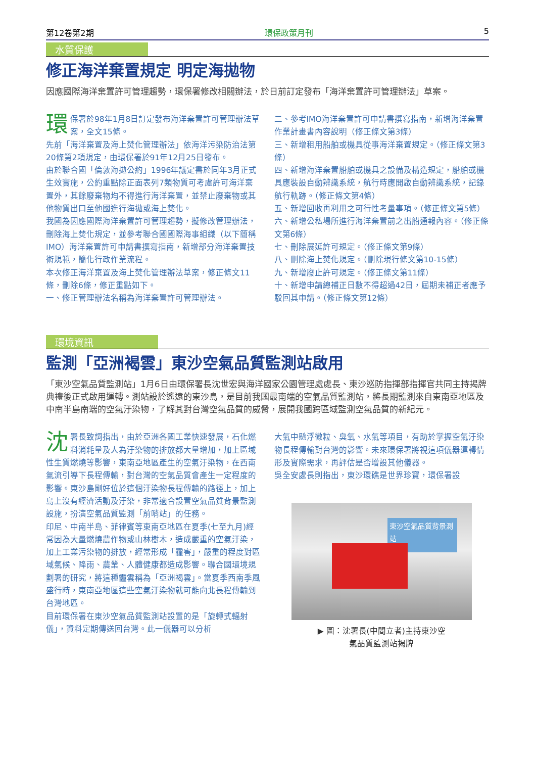第12卷第2期 環保政策月刊 5
水質保護
修正海洋棄置規定 明定海拋物
因應國際海洋棄置許可管理趨勢，環保署修改相關辦法，於日前訂定發布「海洋棄置許可管理辦法」草案。
環保署於98年1月8日訂定發布海洋棄置許可管理辦法草案，全文15條。
先前「海洋棄置及海上焚化管理辦法」依海洋污染防治法第20條第2項規定，由環保署於91年12月25日發布。
由於聯合國「倫敦海拋公約」1996年議定書於同年3月正式生效實施，公約重點除正面表列7類物質可考慮許可海洋棄置外，其餘廢棄物均不得進行海洋棄置，並禁止廢棄物或其他物質出口至他國進行海拋或海上焚化。
我國為因應國際海洋棄置許可管理趨勢，擬修改管理辦法，刪除海上焚化規定，並參考聯合國國際海事組織（以下簡稱IMO）海洋棄置許可申請書撰寫指南，新增部分海洋棄置技術規範，簡化行政作業流程。
本次修正海洋棄置及海上焚化管理辦法草案，修正條文11條，刪除6條，修正重點如下。
一、修正管理辦法名稱為海洋棄置許可管理辦法。
二、參考IMO海洋棄置許可申請書撰寫指南，新增海洋棄置作業計畫書內容說明（修正條文第3條）
三、新增租用船舶或機具從事海洋棄置規定。（修正條文第3條）
四、新增海洋棄置船舶或機具之設備及構造規定，船舶或機具應裝設自動辨識系統，航行時應開啟自動辨識系統，記錄航行軌跡。（修正條文第4條）
五、新增回收再利用之可行性考量事項。（修正條文第5條）
六、新增公私場所進行海洋棄置前之出船通報內容。（修正條文第6條）
七、刪除展延許可規定。（修正條文第9條）
八、刪除海上焚化規定。（刪除現行條文第10-15條）
九、新增廢止許可規定。（修正條文第11條）
十、新增申請總補正日數不得超過42日，屆期未補正者應予駁回其申請。（修正條文第12條）
環境資訊
監測「亞洲褐雲」東沙空氣品質監測站啟用
「東沙空氣品質監測站」1月6日由環保署長沈世宏與海洋國家公園管理處處長、東沙巡防指揮部指揮官共同主持揭牌典禮後正式啟用運轉。測站設於遙遠的東沙島，是目前我國最南端的空氣品質監測站，將長期監測來自東南亞地區及中南半島南端的空氣汙染物，了解其對台灣空氣品質的威脅，展開我國跨區域監測空氣品質的新紀元。
沈署長致詞指出，由於亞洲各國工業快速發展，石化燃料消耗量及人為汙染物的排放都大量增加，加上區域性生質燃燒等影響，東南亞地區產生的空氣汙染物，在西南氣流引導下長程傳輸，對台灣的空氣品質會產生一定程度的影響。東沙島剛好位於這個汙染物長程傳輸的路徑上，加上島上沒有經濟活動及汙染，非常適合設置空氣品質背景監測設施，扮演空氣品質監測「前哨站」的任務。
印尼、中南半島、菲律賓等東南亞地區在夏季(七至九月)經常因為大量燃燒農作物或山林樹木，造成嚴重的空氣汙染，加上工業污染物的排放，經常形成「霾害」，嚴重的程度對區域氣候、降雨、農業、人體健康都造成影響。聯合國環境規劃署的研究，將這種霾雲稱為「亞洲褐雲」。當夏季西南季風盛行時，東南亞地區這些空氣汙染物就可能向北長程傳輸到台灣地區。
目前環保署在東沙空氣品質監測站設置的是「旋轉式輻射儀」，資料定期傳送回台灣。此一儀器可以分析
大氣中懸浮微粒、臭氧、水氣等項目，有助於掌握空氣汙染物長程傳輸對台灣的影響。未來環保署將視這項儀器運轉情形及實際需求，再評估是否增設其他儀器。
吳全安處長則指出，東沙環礁是世界珍寶，環保署設
東沙空氣品質背景測站
▶ 圖：沈署長(中間立者)主持東沙空
氣品質監測站揭牌